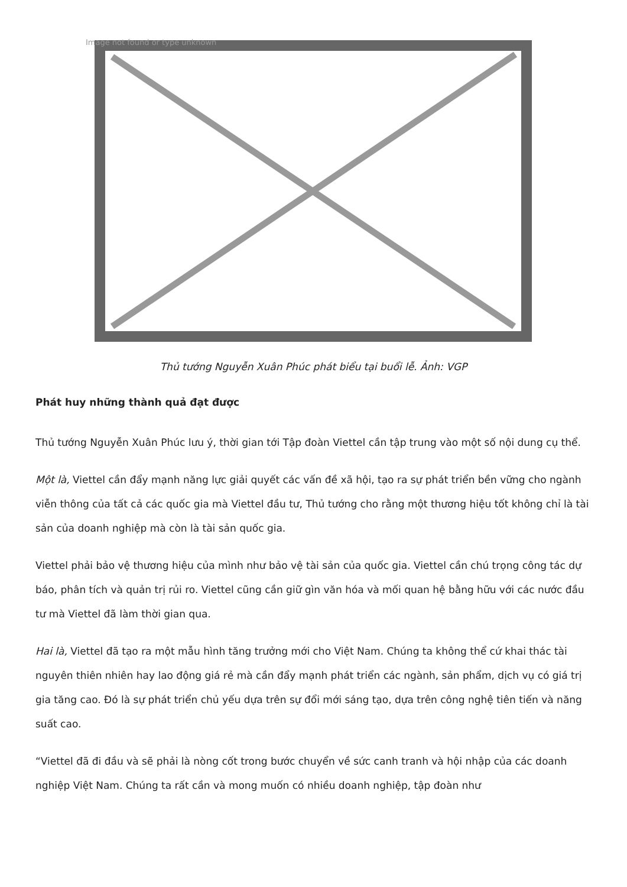Image not found or type unknown
Thủ tướng Nguyễn Xuân Phúc phát biểu tại buổi lễ. Ảnh: VGP
Phát huy những thành quả đạt được
Thủ tướng Nguyễn Xuân Phúc lưu ý, thời gian tới Tập đoàn Viettel cần tập trung vào một số nội dung cụ thể.
Một là, Viettel cần đẩy mạnh năng lực giải quyết các vấn đề xã hội, tạo ra sự phát triển bền vững cho ngành viễn thông của tất cả các quốc gia mà Viettel đầu tư, Thủ tướng cho rằng một thương hiệu tốt không chỉ là tài sản của doanh nghiệp mà còn là tài sản quốc gia.
Viettel phải bảo vệ thương hiệu của mình như bảo vệ tài sản của quốc gia. Viettel cần chú trọng công tác dự báo, phân tích và quản trị rủi ro. Viettel cũng cần giữ gìn văn hóa và mối quan hệ bằng hữu với các nước đầu tư mà Viettel đã làm thời gian qua.
Hai là, Viettel đã tạo ra một mẫu hình tăng trưởng mới cho Việt Nam. Chúng ta không thể cứ khai thác tài nguyên thiên nhiên hay lao động giá rẻ mà cần đẩy mạnh phát triển các ngành, sản phẩm, dịch vụ có giá trị gia tăng cao. Đó là sự phát triển chủ yếu dựa trên sự đổi mới sáng tạo, dựa trên công nghệ tiên tiến và năng suất cao.
“Viettel đã đi đầu và sẽ phải là nòng cốt trong bước chuyển về sức canh tranh và hội nhập của các doanh nghiệp Việt Nam. Chúng ta rất cần và mong muốn có nhiều doanh nghiệp, tập đoàn như